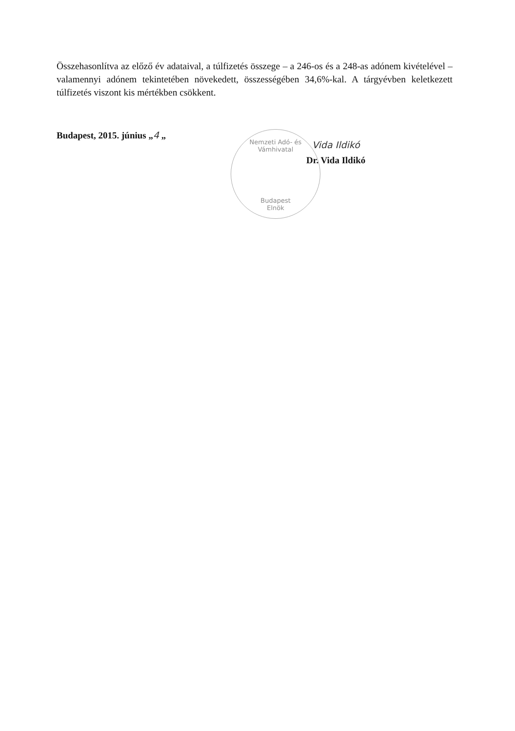Összehasonlítva az előző év adataival, a túlfizetés összege – a 246-os és a 248-as adónem kivételével – valamennyi adónem tekintetében növekedett, összességében 34,6%-kal. A tárgyévben keletkezett túlfizetés viszont kis mértékben csökkent.
Budapest, 2015. június „4 „
Nemzeti Adó- és Vámhivatal
Budapest
Elnök
Vida Ildikó
Dr. Vida Ildikó